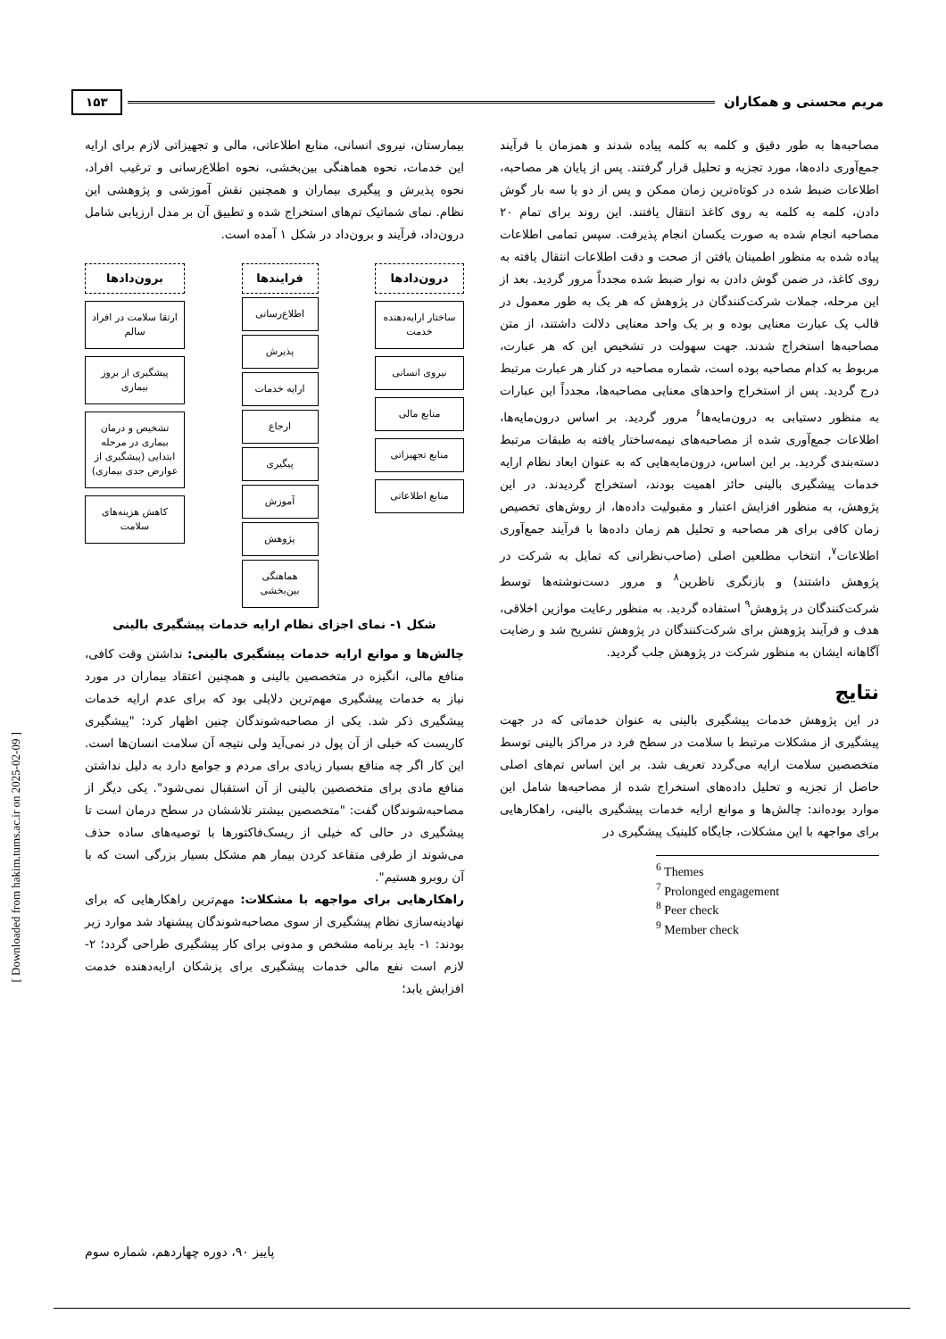مریم محسنی و همکاران ۱۵۳
مصاحبه‌ها به طور دقیق و کلمه به کلمه پیاده شدند و همزمان با فرآیند جمع‌آوری داده‌ها، مورد تجزیه و تحلیل قرار گرفتند. پس از پایان هر مصاحبه، اطلاعات ضبط شده در کوتاه‌ترین زمان ممکن و پس از دو یا سه بار گوش دادن، کلمه به کلمه به روی کاغذ انتقال یافتند. این روند برای تمام ۲۰ مصاحبه انجام شده به صورت یکسان انجام پذیرفت. سپس تمامی اطلاعات پیاده شده به منظور اطمینان یافتن از صحت و دقت اطلاعات انتقال یافته به روی کاغذ، در ضمن گوش دادن به نوار ضبط شده مجدداً مرور گردید. بعد از این مرحله، جملات شرکت‌کنندگان در پژوهش که هر یک به طور معمول در قالب یک عبارت معنایی بوده و بر یک واحد معنایی دلالت داشتند، از متن مصاحبه‌ها استخراج شدند. جهت سهولت در تشخیص این که هر عبارت، مربوط به کدام مصاحبه بوده است، شماره مصاحبه در کنار هر عبارت مرتبط درج گردید. پس از استخراج واحدهای معنایی مصاحبه‌ها، مجدداً این عبارات به منظور دستیابی به درون‌مایه‌ها<sup>۶</sup> مرور گردید. بر اساس درون‌مایه‌ها، اطلاعات جمع‌آوری شده از مصاحبه‌های نیمه‌ساختار یافته به طبقات مرتبط دسته‌بندی گردید. بر این اساس، درون‌مایه‌هایی که به عنوان ابعاد نظام ارایه خدمات پیشگیری بالینی حائز اهمیت بودند، استخراج گردیدند. در این پژوهش، به منظور افزایش اعتبار و مقبولیت داده‌ها، از روش‌های تخصیص زمان کافی برای هر مصاحبه و تحلیل هم زمان داده‌ها با فرآیند جمع‌آوری اطلاعات<sup>۷</sup>، انتخاب مطلعین اصلی (صاحب‌نظرانی که تمایل به شرکت در پژوهش داشتند) و بازنگری ناظرین<sup>۸</sup> و مرور دست‌نوشته‌ها توسط شرکت‌کنندگان در پژوهش<sup>۹</sup> استفاده گردید. به منظور رعایت موازین اخلاقی، هدف و فرآیند پژوهش برای شرکت‌کنندگان در پژوهش تشریح شد و رضایت آگاهانه ایشان به منظور شرکت در پژوهش جلب گردید.
نتایج
در این پژوهش خدمات پیشگیری بالینی به عنوان خدماتی که در جهت پیشگیری از مشکلات مرتبط با سلامت در سطح فرد در مراکز بالینی توسط متخصصین سلامت ارایه می‌گردد تعریف شد. بر این اساس تم‌های اصلی حاصل از تجزیه و تحلیل داده‌های استخراج شده از مصاحبه‌ها شامل این موارد بوده‌اند: چالش‌ها و موانع ارایه خدمات پیشگیری بالینی، راهکارهایی برای مواجهه با این مشکلات، جایگاه کلینیک پیشگیری در
<sup>6</sup> Themes
<sup>7</sup> Prolonged engagement
<sup>8</sup> Peer check
<sup>9</sup> Member check
بیمارستان، نیروی انسانی، منابع اطلاعاتی، مالی و تجهیزاتی لازم برای ارایه این خدمات، نحوه هماهنگی بین‌بخشی، نحوه اطلاع‌رسانی و ترغیب افراد، نحوه پذیرش و پیگیری بیماران و همچنین نقش آموزشی و پژوهشی این نظام. نمای شماتیک تم‌های استخراج شده و تطبیق آن بر مدل ارزیابی شامل درون‌داد، فرآیند و برون‌داد در شکل ۱ آمده است.
درون‌دادها
ساختار ارایه‌دهنده خدمت
نیروی انسانی
منابع مالی
منابع تجهیزاتی
منابع اطلاعاتی
فرایندها
اطلاع‌رسانی
پذیرش
ارایه خدمات
ارجاع
پیگیری
آموزش
پژوهش
هماهنگی بین‌بخشی
برون‌دادها
ارتقا سلامت در افراد سالم
پیشگیری از بروز بیماری
تشخیص و درمان بیماری در مرحله ابتدایی (پیشگیری از عوارض جدی بیماری)
کاهش هزینه‌های سلامت
شکل ۱- نمای اجزای نظام ارایه خدمات پیشگیری بالینی
چالش‌ها و موانع ارایه خدمات پیشگیری بالینی: نداشتن وقت کافی، منافع مالی، انگیزه در متخصصین بالینی و همچنین اعتقاد بیماران در مورد نیاز به خدمات پیشگیری مهم‌ترین دلایلی بود که برای عدم ارایه خدمات پیشگیری ذکر شد. یکی از مصاحبه‌شوندگان چنین اظهار کرد: "پیشگیری کاریست که خیلی از آن پول در نمی‌آید ولی نتیجه آن سلامت انسان‌ها است. این کار اگر چه منافع بسیار زیادی برای مردم و جوامع دارد به دلیل نداشتن منافع مادی برای متخصصین بالینی از آن استقبال نمی‌شود". یکی دیگر از مصاحبه‌شوندگان گفت: "متخصصین بیشتر تلاششان در سطح درمان است تا پیشگیری در حالی که خیلی از ریسک‌فاکتورها با توصیه‌های ساده حذف می‌شوند از طرفی متقاعد کردن بیمار هم مشکل بسیار بزرگی است که با آن روبرو هستیم".
راهکارهایی برای مواجهه با مشکلات: مهم‌ترین راهکارهایی که برای نهادینه‌سازی نظام پیشگیری از سوی مصاحبه‌شوندگان پیشنهاد شد موارد زیر بودند: ۱- باید برنامه مشخص و مدونی برای کار پیشگیری طراحی گردد؛ ۲- لازم است نفع مالی خدمات پیشگیری برای پزشکان ارایه‌دهنده خدمت افزایش یابد؛
پاییز ۹۰، دوره چهاردهم، شماره سوم
[ Downloaded from hakim.tums.ac.ir on 2025-02-09 ]